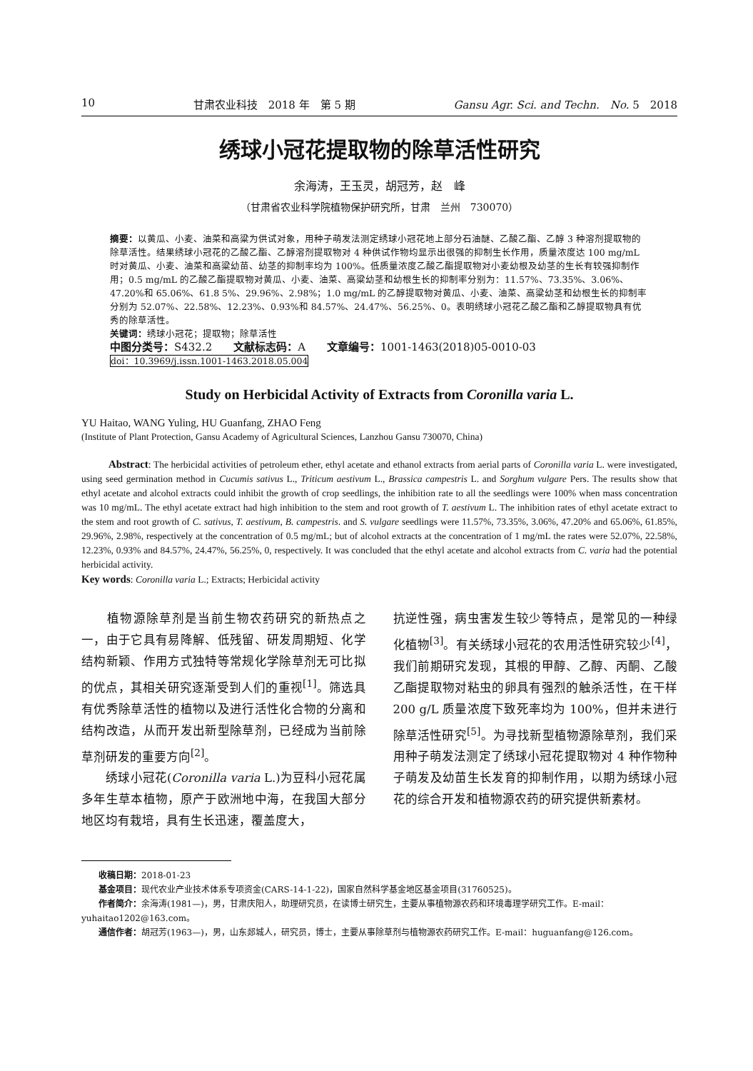10 甘肃农业科技　2018 年　第 5 期 Gansu Agr. Sci. and Techn.　No. 5　2018
绣球小冠花提取物的除草活性研究
余海涛，王玉灵，胡冠芳，赵　峰
（甘肃省农业科学院植物保护研究所，甘肃　兰州　730070）
摘要：以黄瓜、小麦、油菜和高粱为供试对象，用种子萌发法测定绣球小冠花地上部分石油醚、乙酸乙酯、乙醇 3 种溶剂提取物的除草活性。结果绣球小冠花的乙酸乙酯、乙醇溶剂提取物对 4 种供试作物均显示出很强的抑制生长作用，质量浓度达 100 mg/mL 时对黄瓜、小麦、油菜和高粱幼苗、幼茎的抑制率均为 100%。低质量浓度乙酸乙酯提取物对小麦幼根及幼茎的生长有较强抑制作用；0.5 mg/mL 的乙酸乙酯提取物对黄瓜、小麦、油菜、高粱幼茎和幼根生长的抑制率分别为：11.57%、73.35%、3.06%、47.20%和 65.06%、61.8 5%、29.96%、2.98%；1.0 mg/mL 的乙醇提取物对黄瓜、小麦、油菜、高粱幼茎和幼根生长的抑制率分别为 52.07%、22.58%、12.23%、0.93%和 84.57%、24.47%、56.25%、0。表明绣球小冠花乙酸乙酯和乙醇提取物具有优秀的除草活性。
关键词：绣球小冠花；提取物；除草活性
中图分类号：S432.2　　文献标志码：A　　文章编号：1001-1463(2018)05-0010-03
doi：10.3969/j.issn.1001-1463.2018.05.004
Study on Herbicidal Activity of Extracts from Coronilla varia L.
YU Haitao, WANG Yuling, HU Guanfang, ZHAO Feng
(Institute of Plant Protection, Gansu Academy of Agricultural Sciences, Lanzhou Gansu 730070, China)
Abstract: The herbicidal activities of petroleum ether, ethyl acetate and ethanol extracts from aerial parts of Coronilla varia L. were investigated, using seed germination method in Cucumis sativus L., Triticum aestivum L., Brassica campestris L. and Sorghum vulgare Pers. The results show that ethyl acetate and alcohol extracts could inhibit the growth of crop seedlings, the inhibition rate to all the seedlings were 100% when mass concentration was 10 mg/mL. The ethyl acetate extract had high inhibition to the stem and root growth of T. aestivum L. The inhibition rates of ethyl acetate extract to the stem and root growth of C. sativus, T. aestivum, B. campestris. and S. vulgare seedlings were 11.57%, 73.35%, 3.06%, 47.20% and 65.06%, 61.85%, 29.96%, 2.98%, respectively at the concentration of 0.5 mg/mL; but of alcohol extracts at the concentration of 1 mg/mL the rates were 52.07%, 22.58%, 12.23%, 0.93% and 84.57%, 24.47%, 56.25%, 0, respectively. It was concluded that the ethyl acetate and alcohol extracts from C. varia had the potential herbicidal activity.
Key words: Coronilla varia L.; Extracts; Herbicidal activity
　　植物源除草剂是当前生物农药研究的新热点之一，由于它具有易降解、低残留、研发周期短、化学结构新颖、作用方式独特等常规化学除草剂无可比拟的优点，其相关研究逐渐受到人们的重视<sup>[1]</sup>。筛选具有优秀除草活性的植物以及进行活性化合物的分离和结构改造，从而开发出新型除草剂，已经成为当前除草剂研发的重要方向<sup>[2]</sup>。
　　绣球小冠花(Coronilla varia L.)为豆科小冠花属多年生草本植物，原产于欧洲地中海，在我国大部分地区均有栽培，具有生长迅速，覆盖度大，
抗逆性强，病虫害发生较少等特点，是常见的一种绿化植物<sup>[3]</sup>。有关绣球小冠花的农用活性研究较少<sup>[4]</sup>，我们前期研究发现，其根的甲醇、乙醇、丙酮、乙酸乙酯提取物对粘虫的卵具有强烈的触杀活性，在干样 200 g/L 质量浓度下致死率均为 100%，但并未进行除草活性研究<sup>[5]</sup>。为寻找新型植物源除草剂，我们采用种子萌发法测定了绣球小冠花提取物对 4 种作物种子萌发及幼苗生长发育的抑制作用，以期为绣球小冠花的综合开发和植物源农药的研究提供新素材。
　　收稿日期：2018-01-23
　　基金项目：现代农业产业技术体系专项资金(CARS-14-1-22)，国家自然科学基金地区基金项目(31760525)。
　　作者简介：余海涛(1981—)，男，甘肃庆阳人，助理研究员，在读博士研究生，主要从事植物源农药和环境毒理学研究工作。E-mail：yuhaitao1202@163.com。
　　通信作者：胡冠芳(1963—)，男，山东郯城人，研究员，博士，主要从事除草剂与植物源农药研究工作。E-mail：huguanfang@126.com。